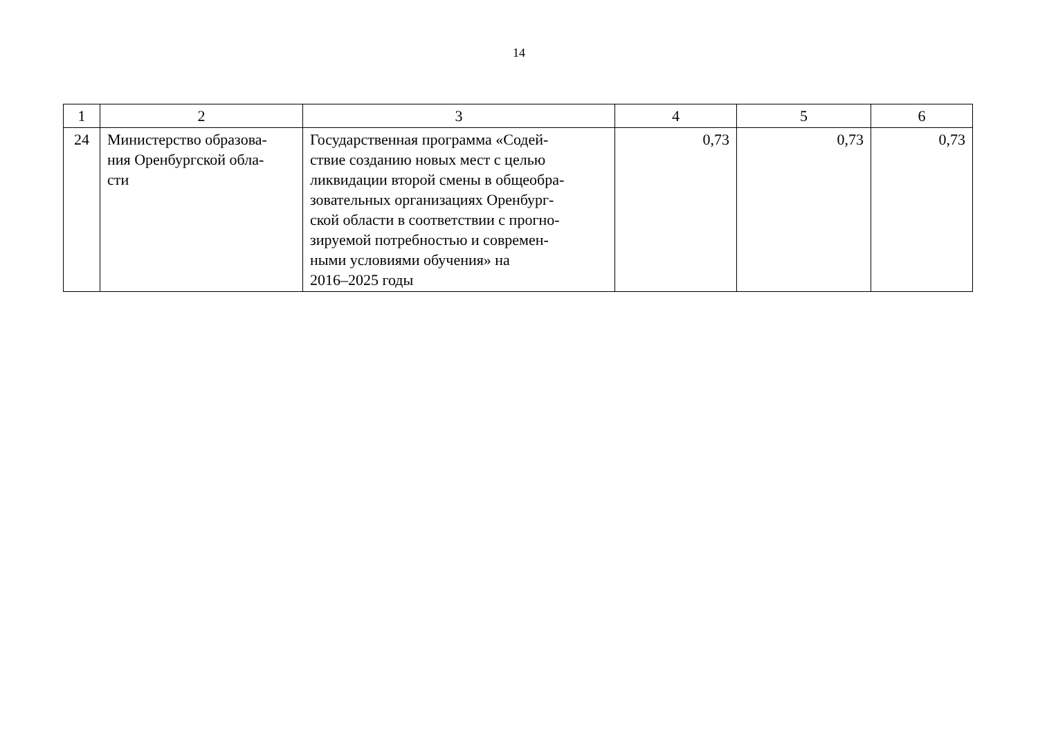14
| 1 | 2 | 3 | 4 | 5 | 6 |
| --- | --- | --- | --- | --- | --- |
| 24 | Министерство образова- ния Оренбургской обла- сти | Государственная программа «Содей- ствие созданию новых мест с целью ликвидации второй смены в общеобра- зовательных организациях Оренбург- ской области в соответствии с прогно- зируемой потребностью и современ- ными условиями обучения» на 2016–2025 годы | 0,73 | 0,73 | 0,73 |